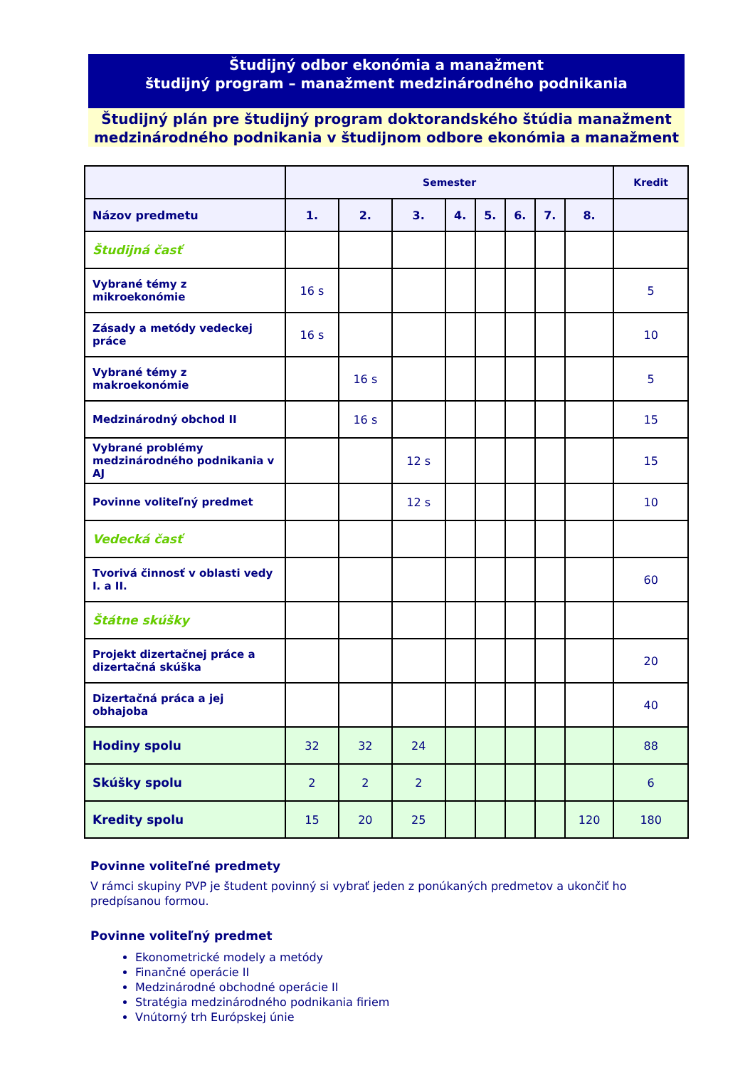Študijný odbor ekonómia a manažment
študijný program – manažment medzinárodného podnikania
Študijný plán pre študijný program doktorandského štúdia manažment medzinárodného podnikania v študijnom odbore ekonómia a manažment
| | Semester | | | | | | | | Kredit |
| --- | --- | --- | --- | --- | --- | --- | --- | --- | --- |
| Názov predmetu | 1. | 2. | 3. | 4. | 5. | 6. | 7. | 8. | |
| Študijná časť | | | | | | | | | |
| Vybrané témy z mikroekonómie | 16 s | | | | | | | | 5 |
| Zásady a metódy vedeckej práce | 16 s | | | | | | | | 10 |
| Vybrané témy z makroekonómie | | 16 s | | | | | | | 5 |
| Medzinárodný obchod II | | 16 s | | | | | | | 15 |
| Vybrané problémy medzinárodného podnikania v AJ | | | 12 s | | | | | | 15 |
| Povinne voliteľný predmet | | | 12 s | | | | | | 10 |
| Vedecká časť | | | | | | | | | |
| Tvorivá činnosť v oblasti vedy I. a II. | | | | | | | | | 60 |
| Štátne skúšky | | | | | | | | | |
| Projekt dizertačnej práce a dizertačná skúška | | | | | | | | | 20 |
| Dizertačná práca a jej obhajoba | | | | | | | | | 40 |
| Hodiny spolu | 32 | 32 | 24 | | | | | | 88 |
| Skúšky spolu | 2 | 2 | 2 | | | | | | 6 |
| Kredity spolu | 15 | 20 | 25 | | | | | 120 | 180 |
Povinne voliteľné predmety
V rámci skupiny PVP je študent povinný si vybrať jeden z ponúkaných predmetov a ukončiť ho predpísanou formou.
Povinne voliteľný predmet
Ekonometrické modely a metódy
Finančné operácie II
Medzinárodné obchodné operácie II
Stratégia medzinárodného podnikania firiem
Vnútorný trh Európskej únie